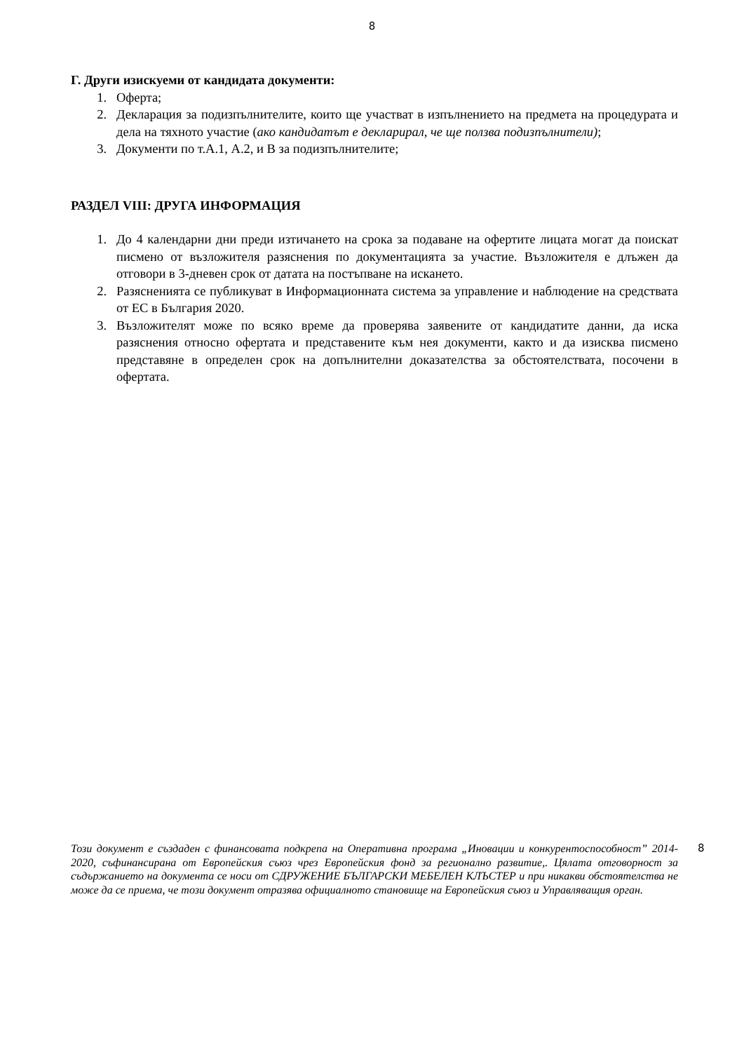8
Г. Други изискуеми от кандидата документи:
1. Оферта;
2. Декларация за подизпълнителите, които ще участват в изпълнението на предмета на процедурата и дела на тяхното участие (ако кандидатът е декларирал, че ще ползва подизпълнители);
3. Документи по т.А.1, А.2, и В за подизпълнителите;
РАЗДЕЛ VIII: ДРУГА ИНФОРМАЦИЯ
1. До 4 календарни дни преди изтичането на срока за подаване на офертите лицата могат да поискат писмено от възложителя разяснения по документацията за участие. Възложителя е длъжен да отговори в 3-дневен срок от датата на постъпване на искането.
2. Разясненията се публикуват в Информационната система за управление и наблюдение на средствата от ЕС в България 2020.
3. Възложителят може по всяко време да проверява заявените от кандидатите данни, да иска разяснения относно офертата и представените към нея документи, както и да изисква писмено представяне в определен срок на допълнителни доказателства за обстоятелствата, посочени в офертата.
Този документ е създаден с финансовата подкрепа на Оперативна програма „Иновации и конкурентоспособност” 2014- 2020, съфинансирана от Европейския съюз чрез Европейския фонд за регионално развитие,. Цялата отговорност за съдържанието на документа се носи от СДРУЖЕНИЕ БЪЛГАРСКИ МЕБЕЛЕН КЛЪСТЕР и при никакви обстоятелства не може да се приема, че този документ отразява официалното становище на Европейския съюз и Управляващия орган.
8